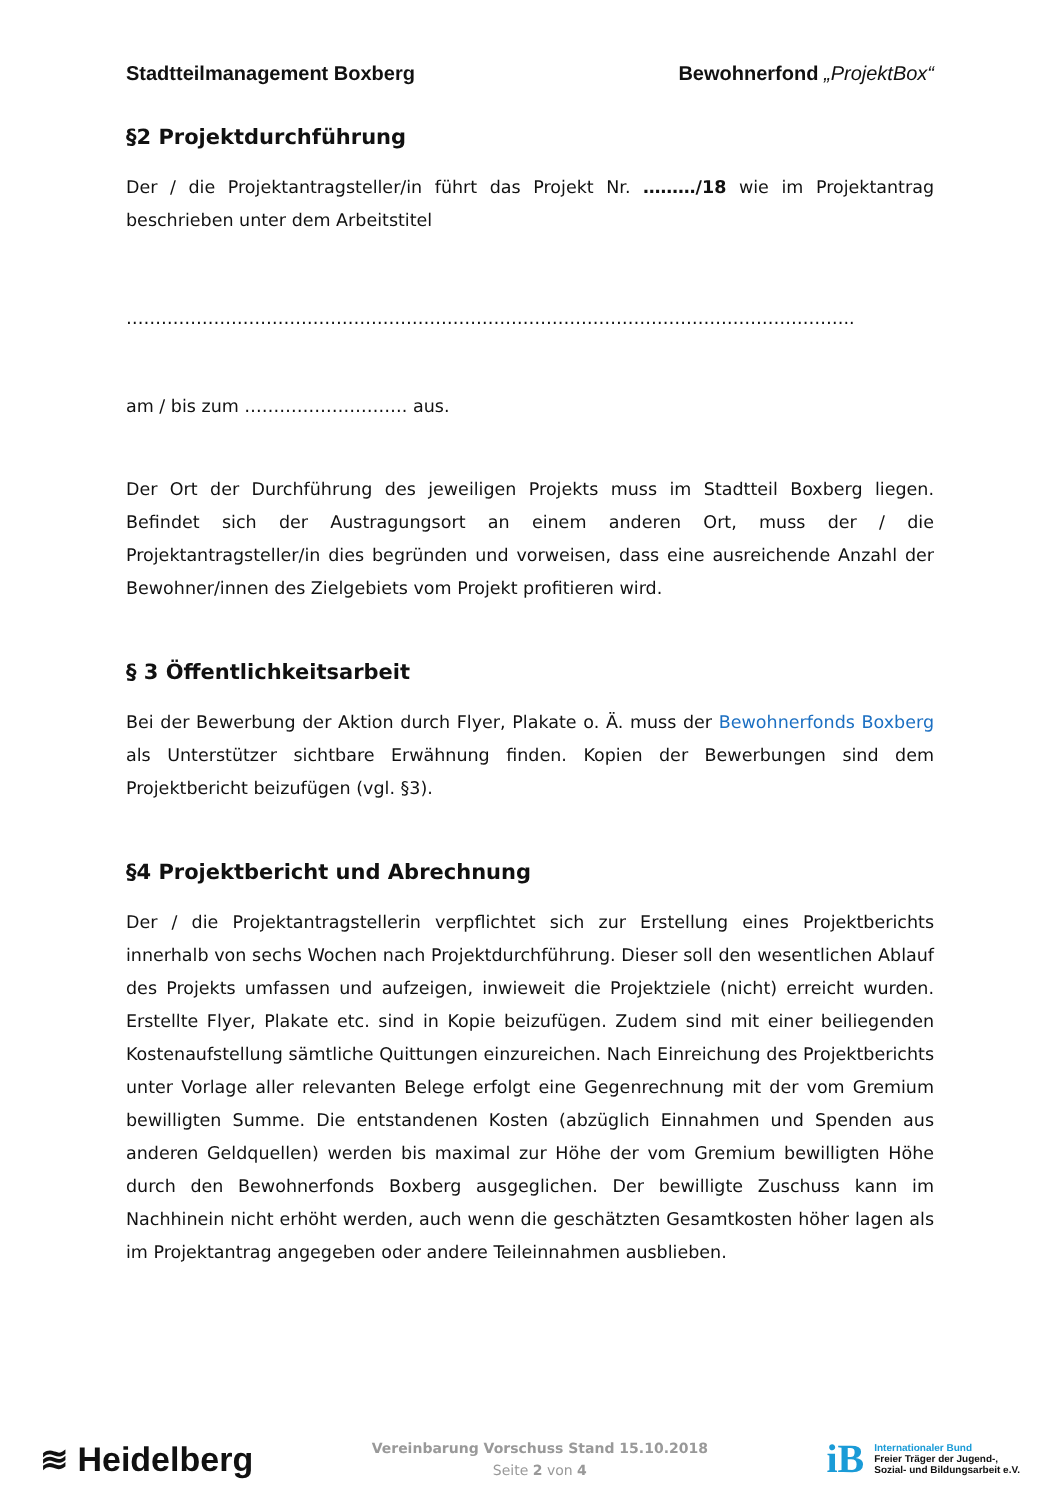Stadtteilmanagement Boxberg Bewohnerfond „ProjektBox“
§2 Projektdurchführung
Der / die Projektantragsteller/in führt das Projekt Nr. ………/18 wie im Projektantrag beschrieben unter dem Arbeitstitel
……………………………………………………………………………………………………………..
am / bis zum ………………………. aus.
Der Ort der Durchführung des jeweiligen Projekts muss im Stadtteil Boxberg liegen. Befindet sich der Austragungsort an einem anderen Ort, muss der / die Projektantragsteller/in dies begründen und vorweisen, dass eine ausreichende Anzahl der Bewohner/innen des Zielgebiets vom Projekt profitieren wird.
§ 3 Öffentlichkeitsarbeit
Bei der Bewerbung der Aktion durch Flyer, Plakate o. Ä. muss der Bewohnerfonds Boxberg als Unterstützer sichtbare Erwähnung finden. Kopien der Bewerbungen sind dem Projektbericht beizufügen (vgl. §3).
§4 Projektbericht und Abrechnung
Der / die Projektantragstellerin verpflichtet sich zur Erstellung eines Projektberichts innerhalb von sechs Wochen nach Projektdurchführung. Dieser soll den wesentlichen Ablauf des Projekts umfassen und aufzeigen, inwieweit die Projektziele (nicht) erreicht wurden. Erstellte Flyer, Plakate etc. sind in Kopie beizufügen. Zudem sind mit einer beiliegenden Kostenaufstellung sämtliche Quittungen einzureichen. Nach Einreichung des Projektberichts unter Vorlage aller relevanten Belege erfolgt eine Gegenrechnung mit der vom Gremium bewilligten Summe. Die entstandenen Kosten (abzüglich Einnahmen und Spenden aus anderen Geldquellen) werden bis maximal zur Höhe der vom Gremium bewilligten Höhe durch den Bewohnerfonds Boxberg ausgeglichen. Der bewilligte Zuschuss kann im Nachhinein nicht erhöht werden, auch wenn die geschätzten Gesamtkosten höher lagen als im Projektantrag angegeben oder andere Teileinnahmen ausblieben.
≋ Heidelberg
Vereinbarung Vorschuss Stand 15.10.2018
Seite 2 von 4
iB
Internationaler Bund
Freier Träger der Jugend-,
Sozial- und Bildungsarbeit e.V.